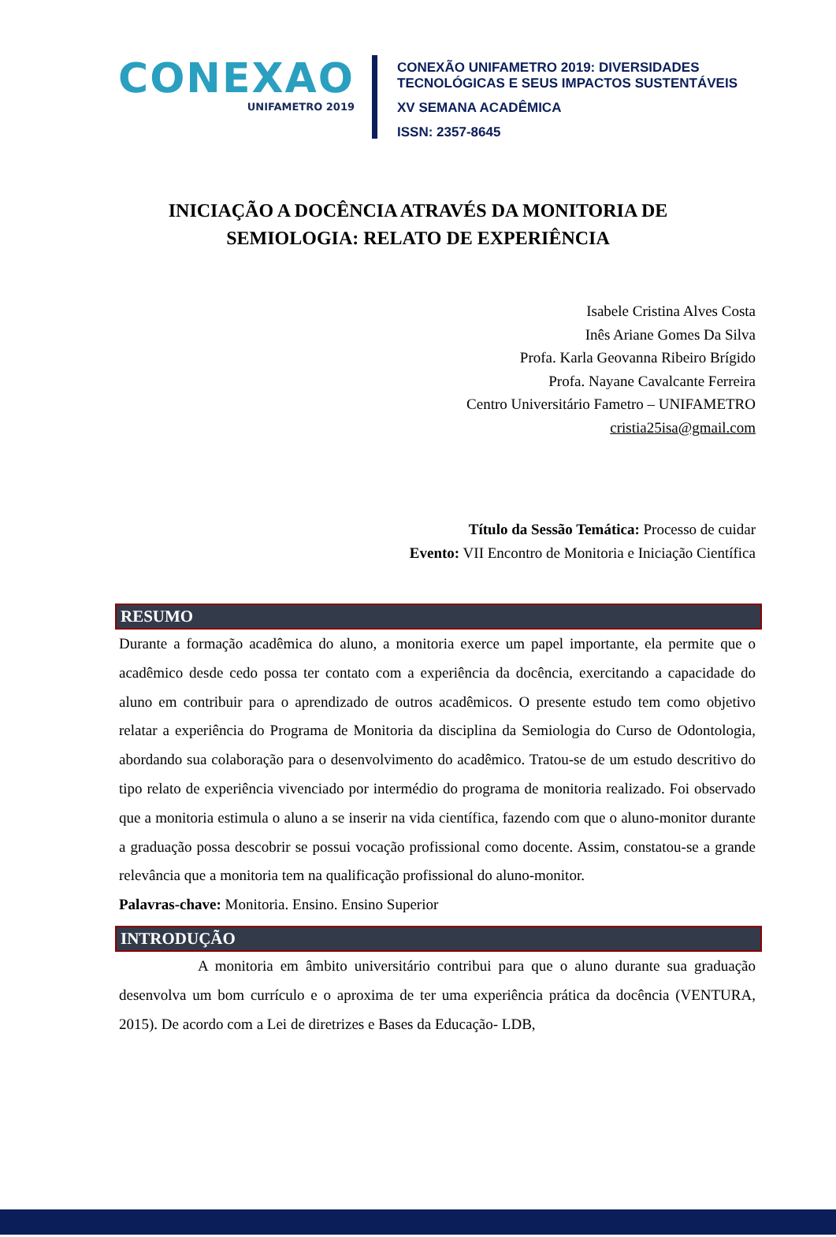CONEXAO
UNIFAMETRO 2019
CONEXÃO UNIFAMETRO 2019: DIVERSIDADES
TECNOLÓGICAS E SEUS IMPACTOS SUSTENTÁVEIS
XV SEMANA ACADÊMICA
ISSN: 2357-8645
INICIAÇÃO A DOCÊNCIA ATRAVÉS DA MONITORIA DE
SEMIOLOGIA: RELATO DE EXPERIÊNCIA
Isabele Cristina Alves Costa
Inês Ariane Gomes Da Silva
Profa. Karla Geovanna Ribeiro Brígido
Profa. Nayane Cavalcante Ferreira
Centro Universitário Fametro – UNIFAMETRO
cristia25isa@gmail.com
Título da Sessão Temática: Processo de cuidar
Evento: VII Encontro de Monitoria e Iniciação Científica
RESUMO
Durante a formação acadêmica do aluno, a monitoria exerce um papel importante, ela permite que o acadêmico desde cedo possa ter contato com a experiência da docência, exercitando a capacidade do aluno em contribuir para o aprendizado de outros acadêmicos. O presente estudo tem como objetivo relatar a experiência do Programa de Monitoria da disciplina da Semiologia do Curso de Odontologia, abordando sua colaboração para o desenvolvimento do acadêmico. Tratou-se de um estudo descritivo do tipo relato de experiência vivenciado por intermédio do programa de monitoria realizado. Foi observado que a monitoria estimula o aluno a se inserir na vida científica, fazendo com que o aluno-monitor durante a graduação possa descobrir se possui vocação profissional como docente. Assim, constatou-se a grande relevância que a monitoria tem na qualificação profissional do aluno-monitor.
Palavras-chave: Monitoria. Ensino. Ensino Superior
INTRODUÇÃO
A monitoria em âmbito universitário contribui para que o aluno durante sua graduação desenvolva um bom currículo e o aproxima de ter uma experiência prática da docência (VENTURA, 2015). De acordo com a Lei de diretrizes e Bases da Educação- LDB,